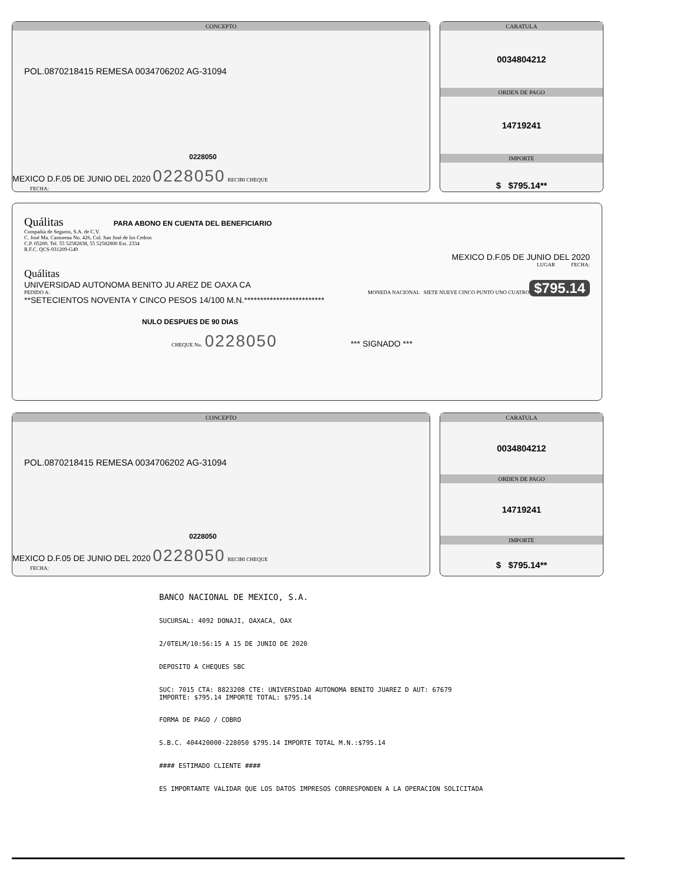CONCEPTO
POL.0870218415 REMESA 0034706202 AG-31094
0228050
MEXICO D.F.05 DE JUNIO DEL 2020 0228050 RECIBI CHEQUE
FECHA:
CARATULA
0034804212
ORDEN DE PAGO
14719241
IMPORTE
$ $795.14**
Quálitas PARA ABONO EN CUENTA DEL BENEFICIARIO
Compañía de Seguros, S.A. de C.V.
C. José Ma. Castorena No. 426, Col. San José de los Cedros
C.P. 05200, Tel. 55 52582838, 55 52582800 Ext. 2334
R.F.C. QCS-931209-G49
MEXICO D.F.05 DE JUNIO DEL 2020
LUGAR FECHA:
Quálitas
UNIVERSIDAD AUTONOMA BENITO JU AREZ DE OAXA CA $795.14
PEDIDO A: MONEDA NACIONAL SIETE NUEVE CINCO PUNTO UNO CUATRO
**SETECIENTOS NOVENTA Y CINCO PESOS 14/100 M.N.*************************
NULO DESPUES DE 90 DIAS
CHEQUE No. 0228050 *** SIGNADO ***
CONCEPTO
POL.0870218415 REMESA 0034706202 AG-31094
0228050
MEXICO D.F.05 DE JUNIO DEL 2020 0228050 RECIBI CHEQUE
FECHA:
CARATULA
0034804212
ORDEN DE PAGO
14719241
IMPORTE
$ $795.14**
BANCO NACIONAL DE MEXICO, S.A.
SUCURSAL: 4092 DONAJI, OAXACA, OAX
2/0TELM/10:56:15 A 15 DE JUNIO DE 2020
DEPOSITO A CHEQUES SBC
SUC: 7015 CTA: 8823208 CTE: UNIVERSIDAD AUTONOMA BENITO JUAREZ D AUT: 67679 IMPORTE: $795.14 IMPORTE TOTAL: $795.14
FORMA DE PAGO / COBRO
S.B.C. 404420000-228050 $795.14 IMPORTE TOTAL M.N.:$795.14
#### ESTIMADO CLIENTE ####
ES IMPORTANTE VALIDAR QUE LOS DATOS IMPRESOS CORRESPONDEN A LA OPERACION SOLICITADA